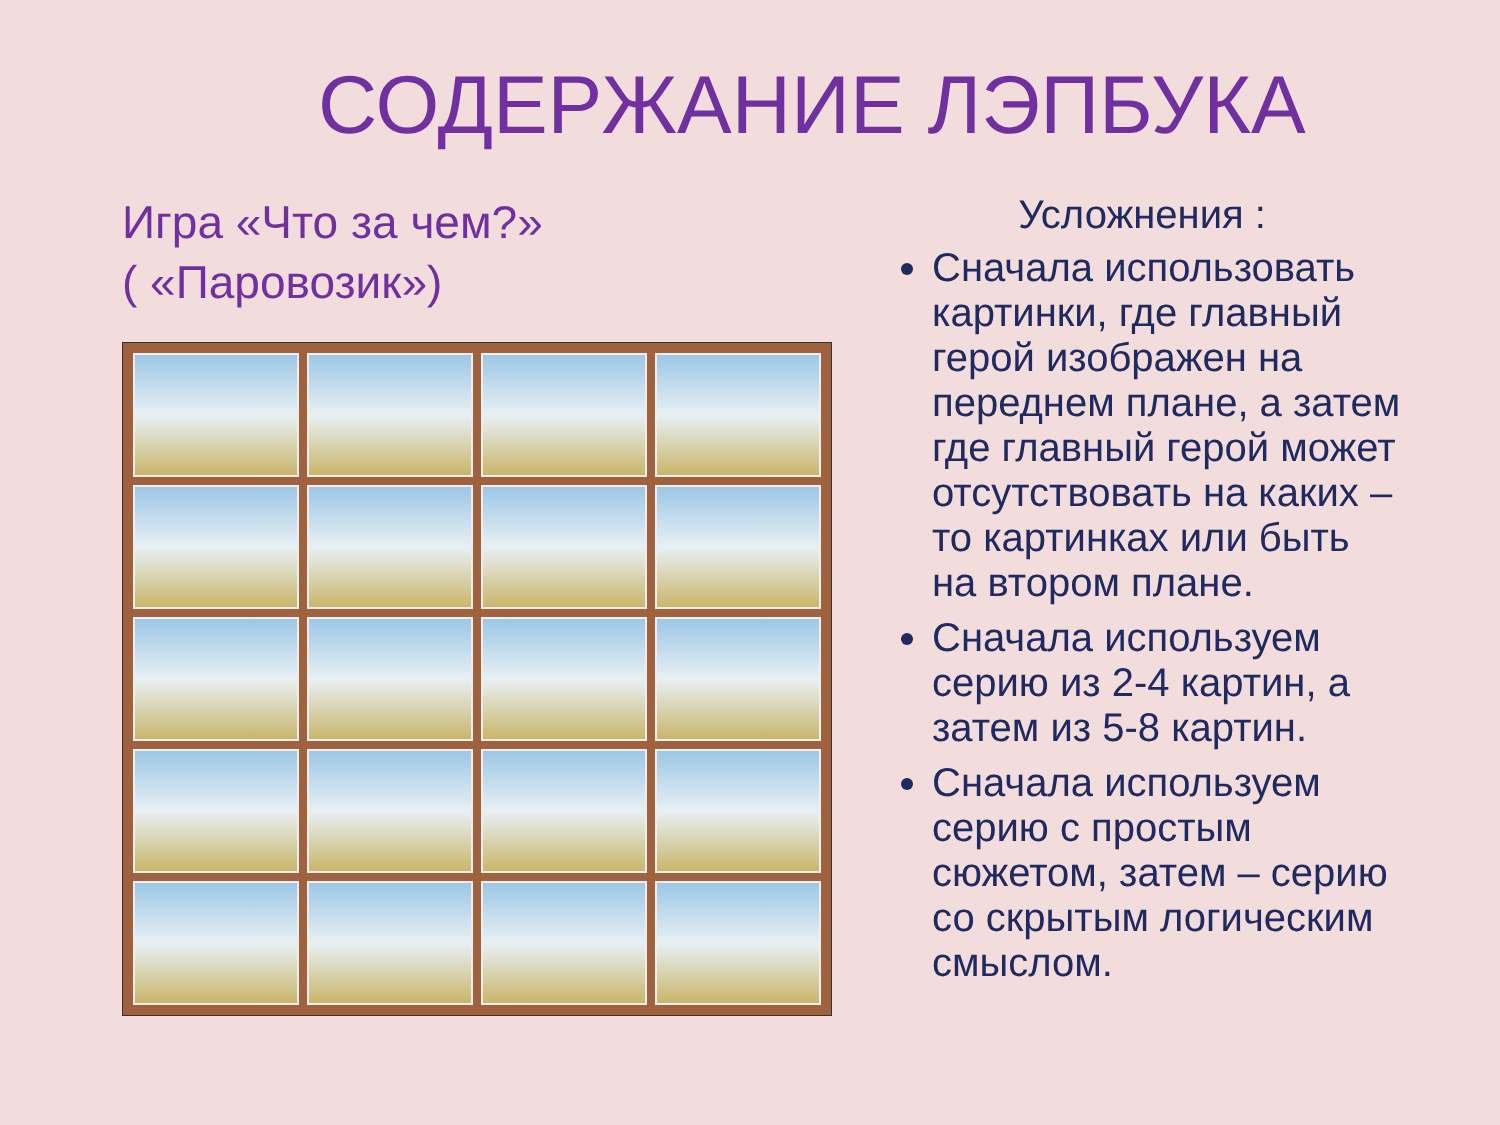СОДЕРЖАНИЕ ЛЭПБУКА
Игра «Что за чем?»
( «Паровозик»)
Усложнения :
Сначала использовать картинки, где главный герой изображен на переднем плане, а затем где главный герой может отсутствовать на каких –то картинках или быть на втором плане.
Сначала используем серию из 2-4 картин, а затем из 5-8 картин.
Сначала используем серию с простым сюжетом, затем – серию со скрытым логическим смыслом.